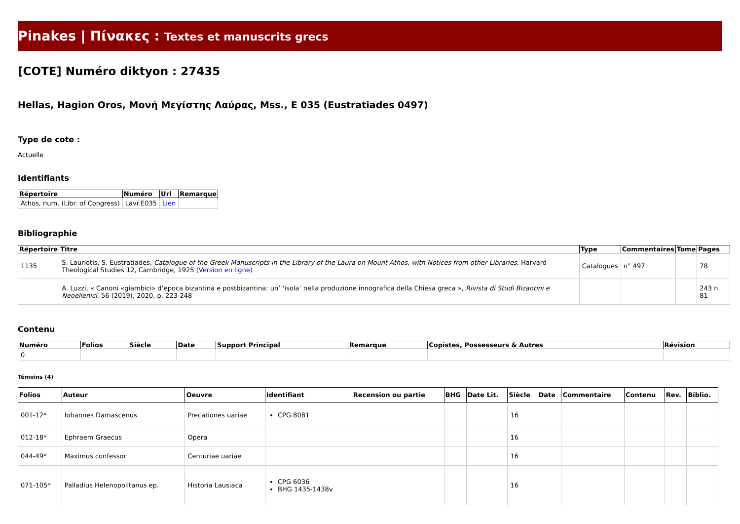Pinakes | Πίνακες : Textes et manuscrits grecs
[COTE] Numéro diktyon : 27435
Hellas, Hagion Oros, Μονή Μεγίστης Λαύρας, Mss., E 035 (Eustratiades 0497)
Type de cote :
Actuelle
Identifiants
| Répertoire | Numéro | Url | Remarque |
| --- | --- | --- | --- |
| Athos, num. (Libr. of Congress) | Lavr.E035 | Lien | |
Bibliographie
| Répertoire | Titre | Type | Commentaires | Tome | Pages |
| --- | --- | --- | --- | --- | --- |
| 1135 | S. Lauriotis, S. Eustratiades, Catalogue of the Greek Manuscripts in the Library of the Laura on Mount Athos, with Notices from other Libraries , Harvard Theological Studies 12, Cambridge, 1925 (Version en ligne) | Catalogues | n° 497 | | 78 |
| | A. Luzzi, « Canoni «giambici» d’epoca bizantina e postbizantina: un’ ‘isola’ nella produzione innografica della Chiesa greca », Rivista di Studi Bizantini e Neoellenici , 56 (2019), 2020, p. 223-248 | | | | 243 n. 81 |
Contenu
| Numéro | Folios | Siècle | Date | Support Principal | Remarque | Copistes, Possesseurs & Autres | Révision |
| --- | --- | --- | --- | --- | --- | --- | --- |
| 0 | | | | | | | |
Témoins (4)
| Folios | Auteur | Oeuvre | Identifiant | Recension ou partie | BHG | Date Lit. | Siècle | Date | Commentaire | Contenu | Rev. | Biblio. |
| --- | --- | --- | --- | --- | --- | --- | --- | --- | --- | --- | --- | --- |
| 001-12* | Iohannes Damascenus | Precationes uariae | CPG 8081 | | | | 16 | | | | | |
| 012-18* | Ephraem Graecus | Opera | | | | | 16 | | | | | |
| 044-49* | Maximus confessor | Centuriae uariae | | | | | 16 | | | | | |
| 071-105* | Palladius Helenopolitanus ep. | Historia Lausiaca | CPG 6036 BHG 1435-1438v | | | | 16 | | | | | |